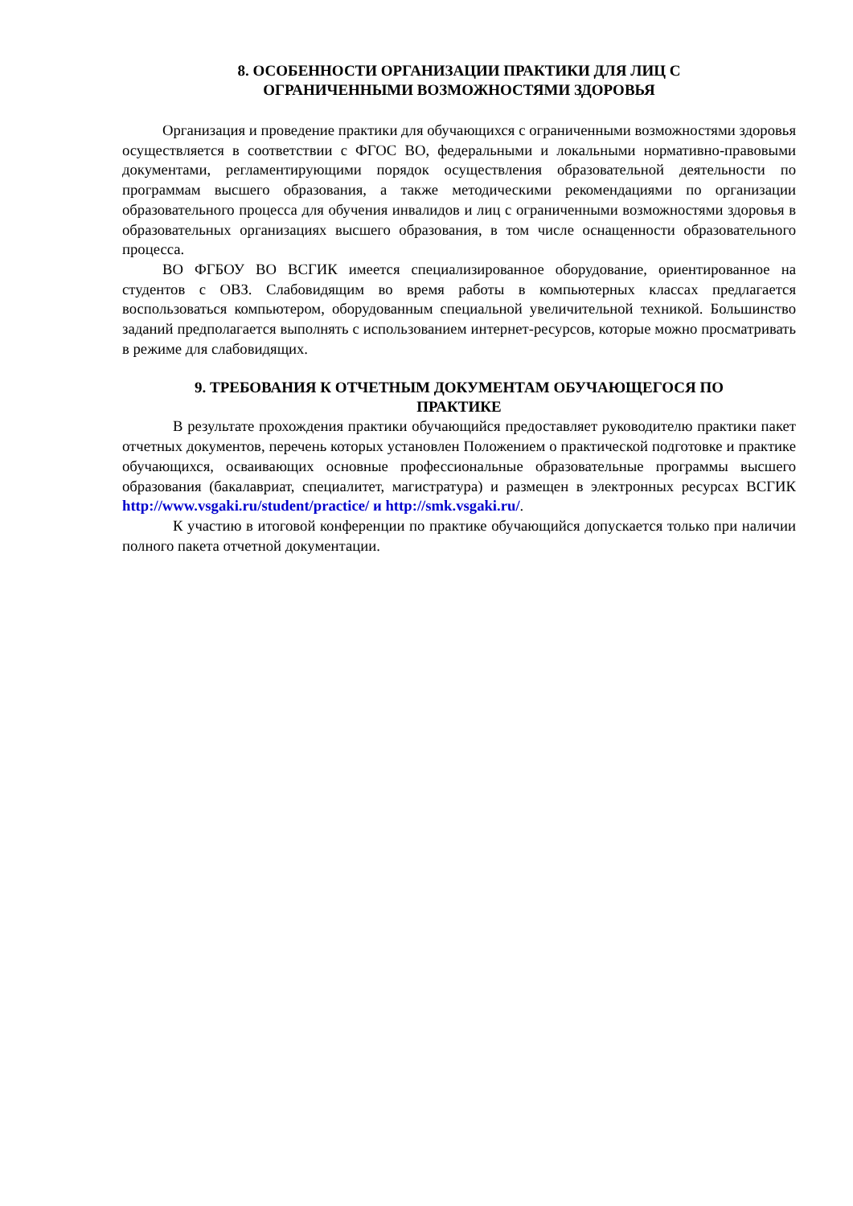8. ОСОБЕННОСТИ ОРГАНИЗАЦИИ ПРАКТИКИ ДЛЯ ЛИЦ С
ОГРАНИЧЕННЫМИ ВОЗМОЖНОСТЯМИ ЗДОРОВЬЯ
Организация и проведение практики для обучающихся с ограниченными возможностями здоровья осуществляется в соответствии с ФГОС ВО, федеральными и локальными нормативно-правовыми документами, регламентирующими порядок осуществления образовательной деятельности по программам высшего образования, а также методическими рекомендациями по организации образовательного процесса для обучения инвалидов и лиц с ограниченными возможностями здоровья в образовательных организациях высшего образования, в том числе оснащенности образовательного процесса.
ВО ФГБОУ ВО ВСГИК имеется специализированное оборудование, ориентированное на студентов с ОВЗ. Слабовидящим во время работы в компьютерных классах предлагается воспользоваться компьютером, оборудованным специальной увеличительной техникой. Большинство заданий предполагается выполнять с использованием интернет-ресурсов, которые можно просматривать в режиме для слабовидящих.
9. ТРЕБОВАНИЯ К ОТЧЕТНЫМ ДОКУМЕНТАМ ОБУЧАЮЩЕГОСЯ ПО
ПРАКТИКЕ
В результате прохождения практики обучающийся предоставляет руководителю практики пакет отчетных документов, перечень которых установлен Положением о практической подготовке и практике обучающихся, осваивающих основные профессиональные образовательные программы высшего образования (бакалавриат, специалитет, магистратура) и размещен в электронных ресурсах ВСГИК http://www.vsgaki.ru/student/practice/ и http://smk.vsgaki.ru/.
К участию в итоговой конференции по практике обучающийся допускается только при наличии полного пакета отчетной документации.